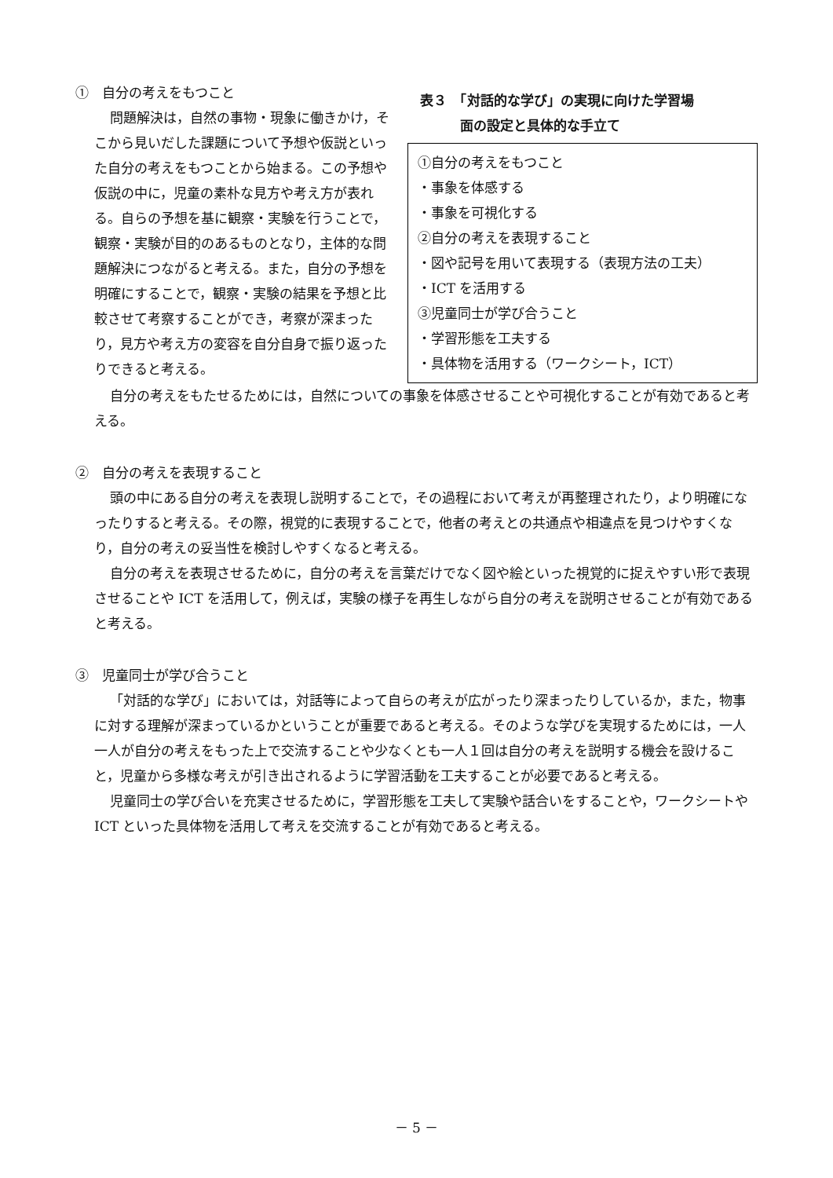①　自分の考えをもつこと
問題解決は，自然の事物・現象に働きかけ，そこから見いだした課題について予想や仮説といった自分の考えをもつことから始まる。この予想や仮説の中に，児童の素朴な見方や考え方が表れる。自らの予想を基に観察・実験を行うことで，観察・実験が目的のあるものとなり，主体的な問題解決につながると考える。また，自分の予想を明確にすることで，観察・実験の結果を予想と比較させて考察することができ，考察が深まったり，見方や考え方の変容を自分自身で振り返ったりできると考える。
表３　「対話的な学び」の実現に向けた学習場
　　　面の設定と具体的な手立て
①自分の考えをもつこと
・事象を体感する
・事象を可視化する
②自分の考えを表現すること
・図や記号を用いて表現する（表現方法の工夫）
・ICT を活用する
③児童同士が学び合うこと
・学習形態を工夫する
・具体物を活用する（ワークシート，ICT）
自分の考えをもたせるためには，自然についての事象を体感させることや可視化することが有効であると考える。
②　自分の考えを表現すること
頭の中にある自分の考えを表現し説明することで，その過程において考えが再整理されたり，より明確になったりすると考える。その際，視覚的に表現することで，他者の考えとの共通点や相違点を見つけやすくなり，自分の考えの妥当性を検討しやすくなると考える。
自分の考えを表現させるために，自分の考えを言葉だけでなく図や絵といった視覚的に捉えやすい形で表現させることや ICT を活用して，例えば，実験の様子を再生しながら自分の考えを説明させることが有効であると考える。
③　児童同士が学び合うこと
「対話的な学び」においては，対話等によって自らの考えが広がったり深まったりしているか，また，物事に対する理解が深まっているかということが重要であると考える。そのような学びを実現するためには，一人一人が自分の考えをもった上で交流することや少なくとも一人１回は自分の考えを説明する機会を設けること，児童から多様な考えが引き出されるように学習活動を工夫することが必要であると考える。
児童同士の学び合いを充実させるために，学習形態を工夫して実験や話合いをすることや，ワークシートや ICT といった具体物を活用して考えを交流することが有効であると考える。
－ 5 －